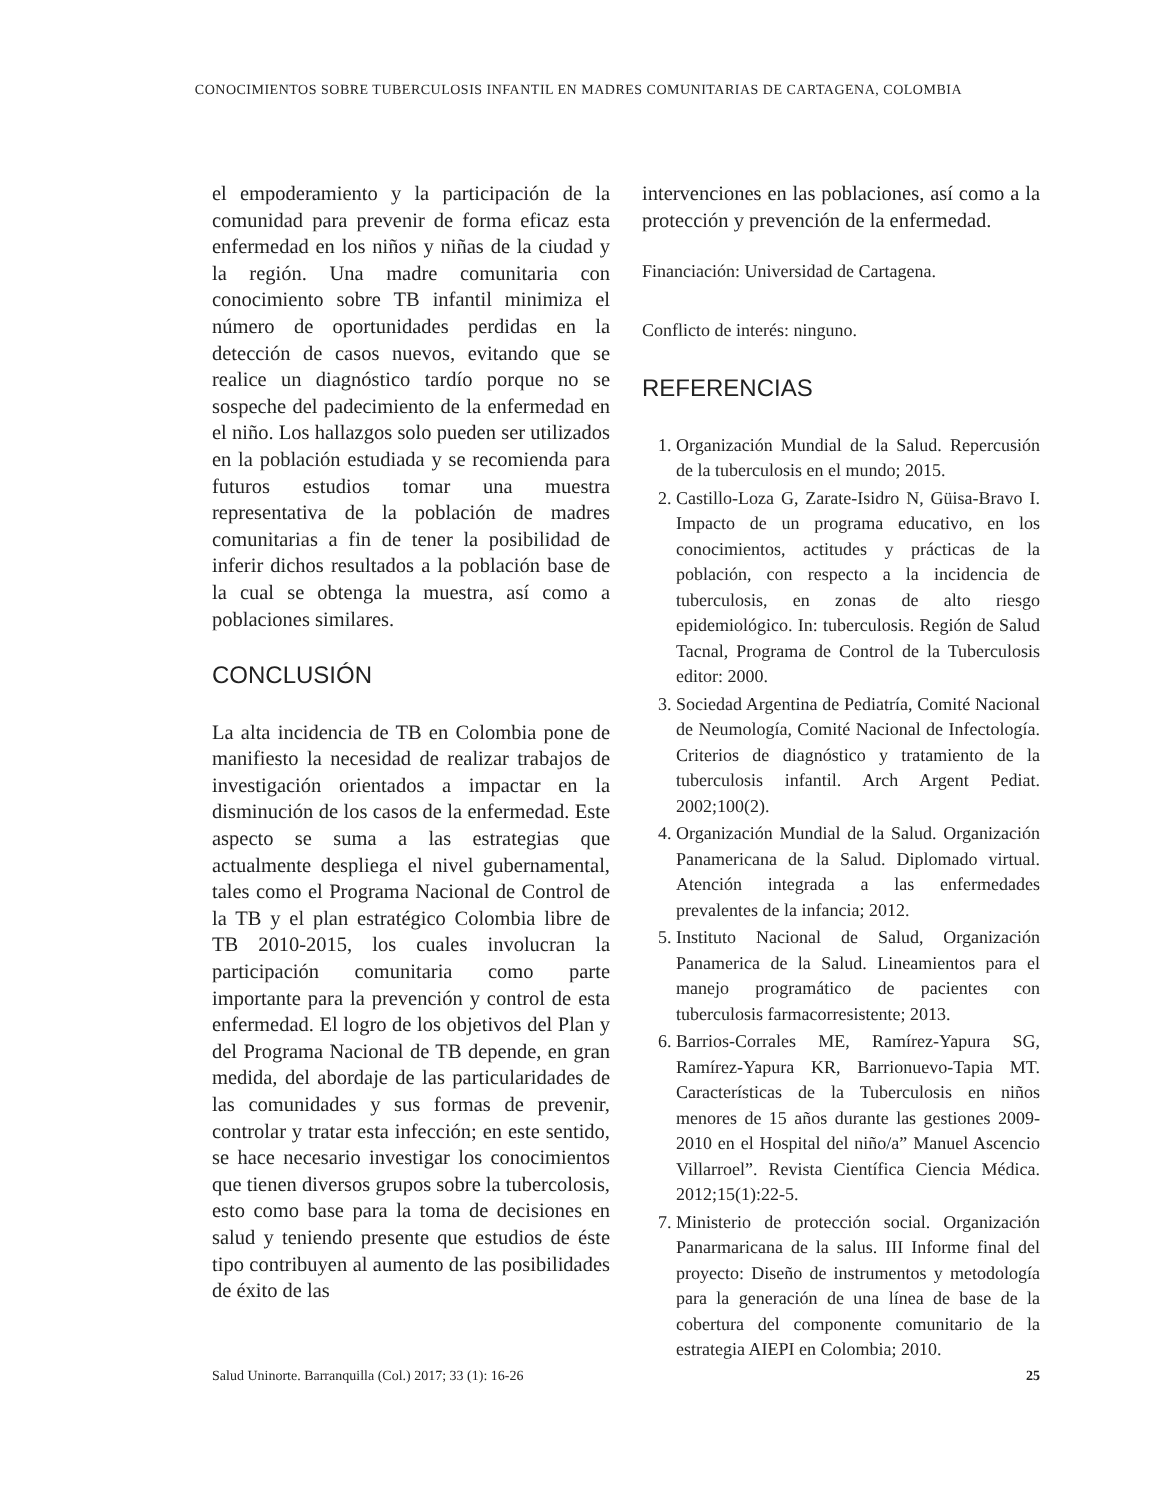CONOCIMIENTOS SOBRE TUBERCULOSIS INFANTIL EN MADRES COMUNITARIAS DE CARTAGENA, COLOMBIA
el empoderamiento y la participación de la comunidad para prevenir de forma eficaz esta enfermedad en los niños y niñas de la ciudad y la región. Una madre comunitaria con conocimiento sobre TB infantil minimiza el número de oportunidades perdidas en la detección de casos nuevos, evitando que se realice un diagnóstico tardío porque no se sospeche del padecimiento de la enfermedad en el niño. Los hallazgos solo pueden ser utilizados en la población estudiada y se recomienda para futuros estudios tomar una muestra representativa de la población de madres comunitarias a fin de tener la posibilidad de inferir dichos resultados a la población base de la cual se obtenga la muestra, así como a poblaciones similares.
CONCLUSIÓN
La alta incidencia de TB en Colombia pone de manifiesto la necesidad de realizar trabajos de investigación orientados a impactar en la disminución de los casos de la enfermedad. Este aspecto se suma a las estrategias que actualmente despliega el nivel gubernamental, tales como el Programa Nacional de Control de la TB y el plan estratégico Colombia libre de TB 2010-2015, los cuales involucran la participación comunitaria como parte importante para la prevención y control de esta enfermedad. El logro de los objetivos del Plan y del Programa Nacional de TB depende, en gran medida, del abordaje de las particularidades de las comunidades y sus formas de prevenir, controlar y tratar esta infección; en este sentido, se hace necesario investigar los conocimientos que tienen diversos grupos sobre la tubercolosis, esto como base para la toma de decisiones en salud y teniendo presente que estudios de éste tipo contribuyen al aumento de las posibilidades de éxito de las
intervenciones en las poblaciones, así como a la protección y prevención de la enfermedad.
Financiación: Universidad de Cartagena.
Conflicto de interés: ninguno.
REFERENCIAS
1. Organización Mundial de la Salud. Repercusión de la tuberculosis en el mundo; 2015.
2. Castillo-Loza G, Zarate-Isidro N, Güisa-Bravo I. Impacto de un programa educativo, en los conocimientos, actitudes y prácticas de la población, con respecto a la incidencia de tuberculosis, en zonas de alto riesgo epidemiológico. In: tuberculosis. Región de Salud Tacnal, Programa de Control de la Tuberculosis editor: 2000.
3. Sociedad Argentina de Pediatría, Comité Nacional de Neumología, Comité Nacional de Infectología. Criterios de diagnóstico y tratamiento de la tuberculosis infantil. Arch Argent Pediat. 2002;100(2).
4. Organización Mundial de la Salud. Organización Panamericana de la Salud. Diplomado virtual. Atención integrada a las enfermedades prevalentes de la infancia; 2012.
5. Instituto Nacional de Salud, Organización Panamerica de la Salud. Lineamientos para el manejo programático de pacientes con tuberculosis farmacorresistente; 2013.
6. Barrios-Corrales ME, Ramírez-Yapura SG, Ramírez-Yapura KR, Barrionuevo-Tapia MT. Características de la Tuberculosis en niños menores de 15 años durante las gestiones 2009-2010 en el Hospital del niño/a” Manuel Ascencio Villarroel”. Revista Científica Ciencia Médica. 2012;15(1):22-5.
7. Ministerio de protección social. Organización Panarmaricana de la salus. III Informe final del proyecto: Diseño de instrumentos y metodología para la generación de una línea de base de la cobertura del componente comunitario de la estrategia AIEPI en Colombia; 2010.
Salud Uninorte. Barranquilla (Col.) 2017; 33 (1): 16-26 25